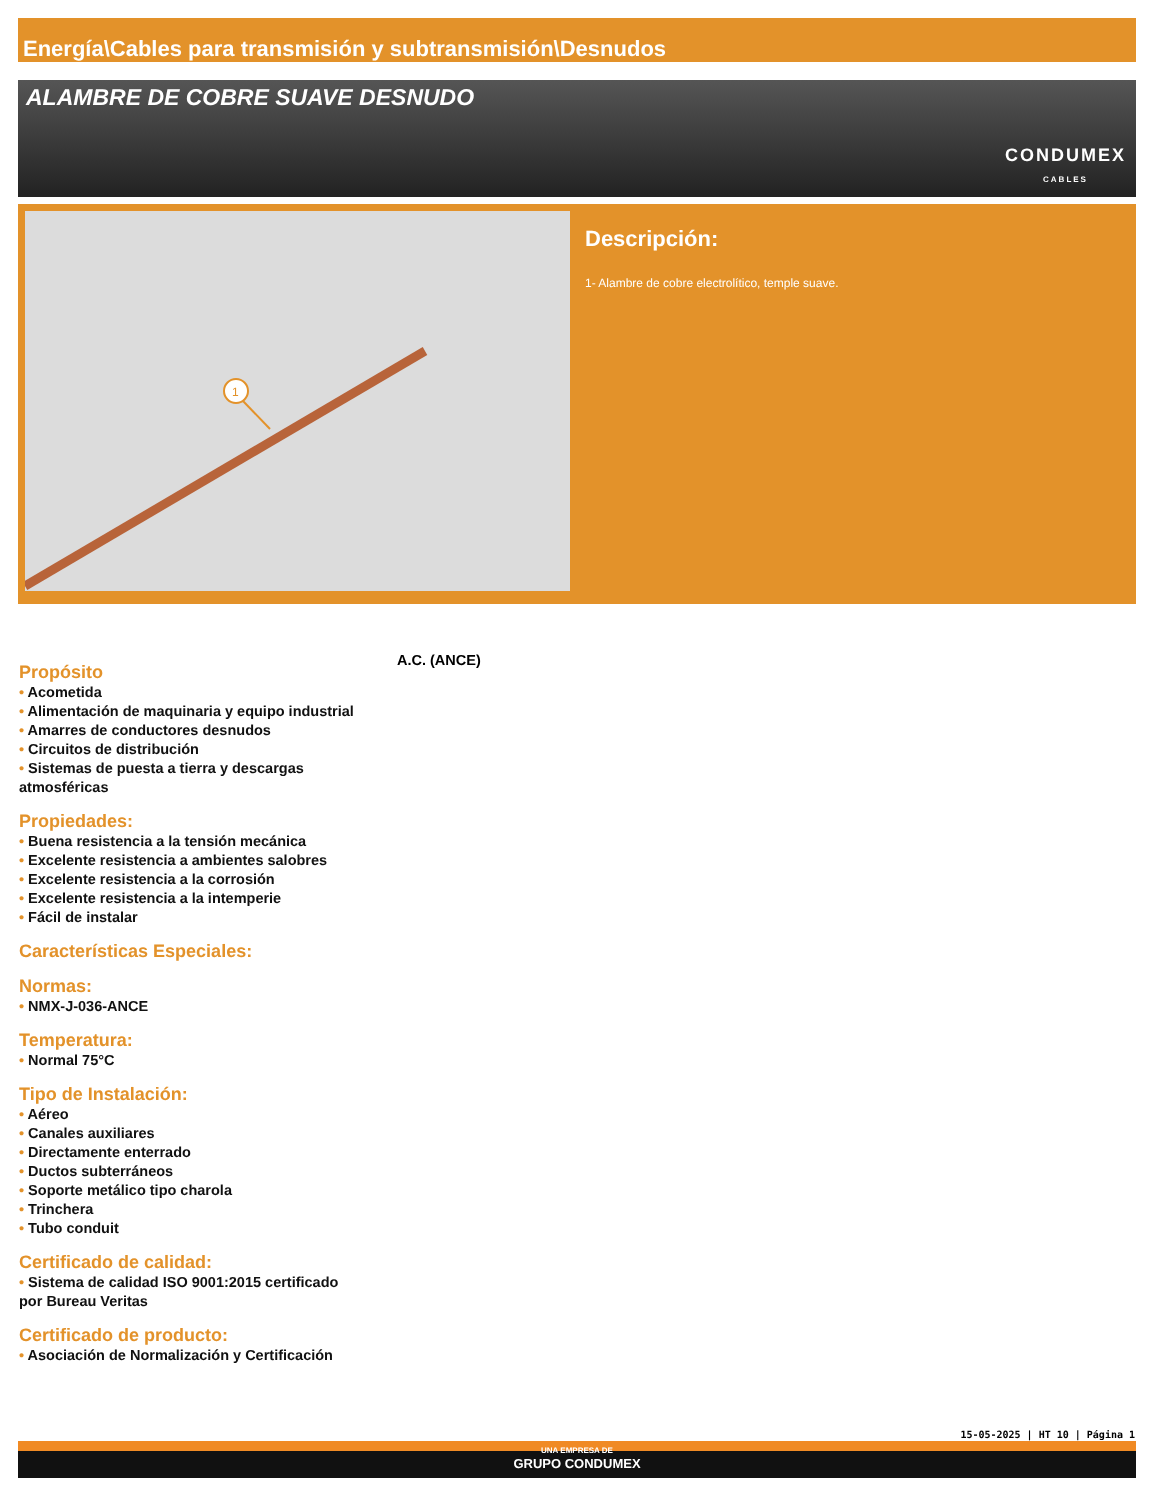Energía\Cables para transmisión y subtransmisión\Desnudos
ALAMBRE DE COBRE SUAVE DESNUDO
CONDUMEX
CABLES
1
Descripción:
1- Alambre de cobre electrolítico, temple suave.
Propósito
• Acometida
• Alimentación de maquinaria y equipo industrial
• Amarres de conductores desnudos
• Circuitos de distribución
• Sistemas de puesta a tierra y descargas atmosféricas
Propiedades:
• Buena resistencia a la tensión mecánica
• Excelente resistencia a ambientes salobres
• Excelente resistencia a la corrosión
• Excelente resistencia a la intemperie
• Fácil de instalar
Características Especiales:
Normas:
• NMX-J-036-ANCE
Temperatura:
• Normal 75°C
Tipo de Instalación:
• Aéreo
• Canales auxiliares
• Directamente enterrado
• Ductos subterráneos
• Soporte metálico tipo charola
• Trinchera
• Tubo conduit
Certificado de calidad:
• Sistema de calidad ISO 9001:2015 certificado por Bureau Veritas
Certificado de producto:
• Asociación de Normalización y Certificación
A.C. (ANCE)
15-05-2025 | HT 10 | Página 1
UNA EMPRESA DE
GRUPO CONDUMEX